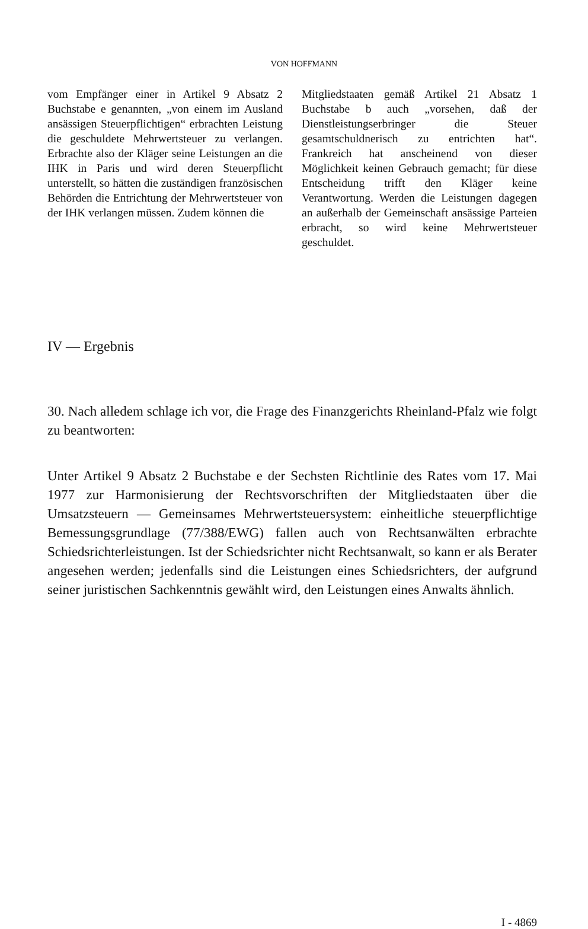VON HOFFMANN
vom Empfänger einer in Artikel 9 Absatz 2 Buchstabe e genannten, „von einem im Ausland ansässigen Steuerpflichtigen“ erbrachten Leistung die geschuldete Mehrwertsteuer zu verlangen. Erbrachte also der Kläger seine Leistungen an die IHK in Paris und wird deren Steuerpflicht unterstellt, so hätten die zuständigen französischen Behörden die Entrichtung der Mehrwertsteuer von der IHK verlangen müssen. Zudem können die
Mitgliedstaaten gemäß Artikel 21 Absatz 1 Buchstabe b auch „vorsehen, daß der Dienstleistungserbringer die Steuer gesamtschuldnerisch zu entrichten hat“. Frankreich hat anscheinend von dieser Möglichkeit keinen Gebrauch gemacht; für diese Entscheidung trifft den Kläger keine Verantwortung. Werden die Leistungen dagegen an außerhalb der Gemeinschaft ansässige Parteien erbracht, so wird keine Mehrwertsteuer geschuldet.
IV — Ergebnis
30. Nach alledem schlage ich vor, die Frage des Finanzgerichts Rheinland-Pfalz wie folgt zu beantworten:
Unter Artikel 9 Absatz 2 Buchstabe e der Sechsten Richtlinie des Rates vom 17. Mai 1977 zur Harmonisierung der Rechtsvorschriften der Mitgliedstaaten über die Umsatzsteuern — Gemeinsames Mehrwertsteuersystem: einheitliche steuerpflichtige Bemessungsgrundlage (77/388/EWG) fallen auch von Rechtsanwälten erbrachte Schiedsrichterleistungen. Ist der Schiedsrichter nicht Rechtsanwalt, so kann er als Berater angesehen werden; jedenfalls sind die Leistungen eines Schiedsrichters, der aufgrund seiner juristischen Sachkenntnis gewählt wird, den Leistungen eines Anwalts ähnlich.
I - 4869